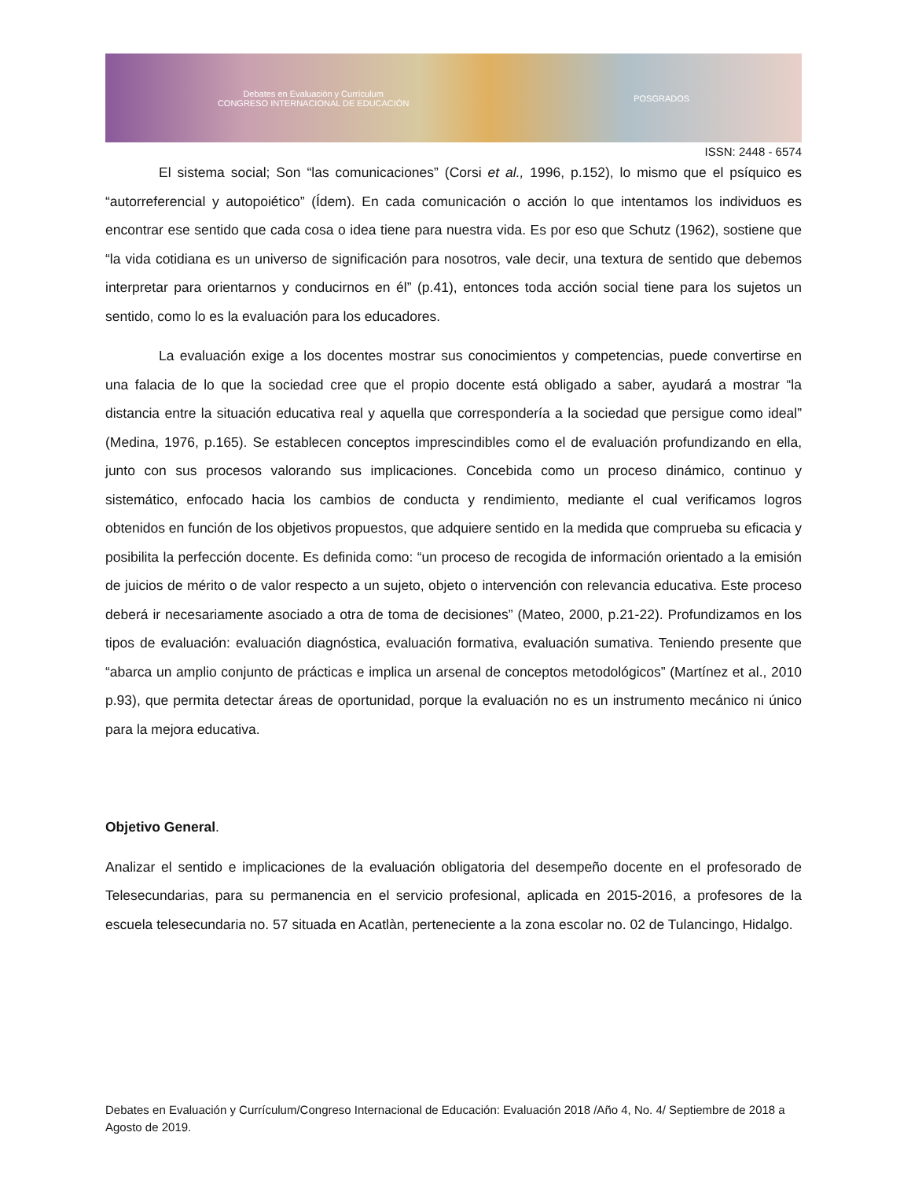Debates en Evaluación y Currículum
CONGRESO INTERNACIONAL DE EDUCACIÓN
POSGRADOS
ISSN: 2448 - 6574
El sistema social; Son “las comunicaciones” (Corsi et al., 1996, p.152), lo mismo que el psíquico es “autorreferencial y autopoiético” (Ídem). En cada comunicación o acción lo que intentamos los individuos es encontrar ese sentido que cada cosa o idea tiene para nuestra vida. Es por eso que Schutz (1962), sostiene que “la vida cotidiana es un universo de significación para nosotros, vale decir, una textura de sentido que debemos interpretar para orientarnos y conducirnos en él” (p.41), entonces toda acción social tiene para los sujetos un sentido, como lo es la evaluación para los educadores.
La evaluación exige a los docentes mostrar sus conocimientos y competencias, puede convertirse en una falacia de lo que la sociedad cree que el propio docente está obligado a saber, ayudará a mostrar “la distancia entre la situación educativa real y aquella que correspondería a la sociedad que persigue como ideal” (Medina, 1976, p.165). Se establecen conceptos imprescindibles como el de evaluación profundizando en ella, junto con sus procesos valorando sus implicaciones. Concebida como un proceso dinámico, continuo y sistemático, enfocado hacia los cambios de conducta y rendimiento, mediante el cual verificamos logros obtenidos en función de los objetivos propuestos, que adquiere sentido en la medida que comprueba su eficacia y posibilita la perfección docente. Es definida como: “un proceso de recogida de información orientado a la emisión de juicios de mérito o de valor respecto a un sujeto, objeto o intervención con relevancia educativa. Este proceso deberá ir necesariamente asociado a otra de toma de decisiones” (Mateo, 2000, p.21-22). Profundizamos en los tipos de evaluación: evaluación diagnóstica, evaluación formativa, evaluación sumativa. Teniendo presente que “abarca un amplio conjunto de prácticas e implica un arsenal de conceptos metodológicos” (Martínez et al., 2010 p.93), que permita detectar áreas de oportunidad, porque la evaluación no es un instrumento mecánico ni único para la mejora educativa.
Objetivo General.
Analizar el sentido e implicaciones de la evaluación obligatoria del desempeño docente en el profesorado de Telesecundarias, para su permanencia en el servicio profesional, aplicada en 2015-2016, a profesores de la escuela telesecundaria no. 57 situada en Acatlàn, perteneciente a la zona escolar no. 02 de Tulancingo, Hidalgo.
Debates en Evaluación y Currículum/Congreso Internacional de Educación: Evaluación 2018 /Año 4, No. 4/ Septiembre de 2018 a Agosto de 2019.